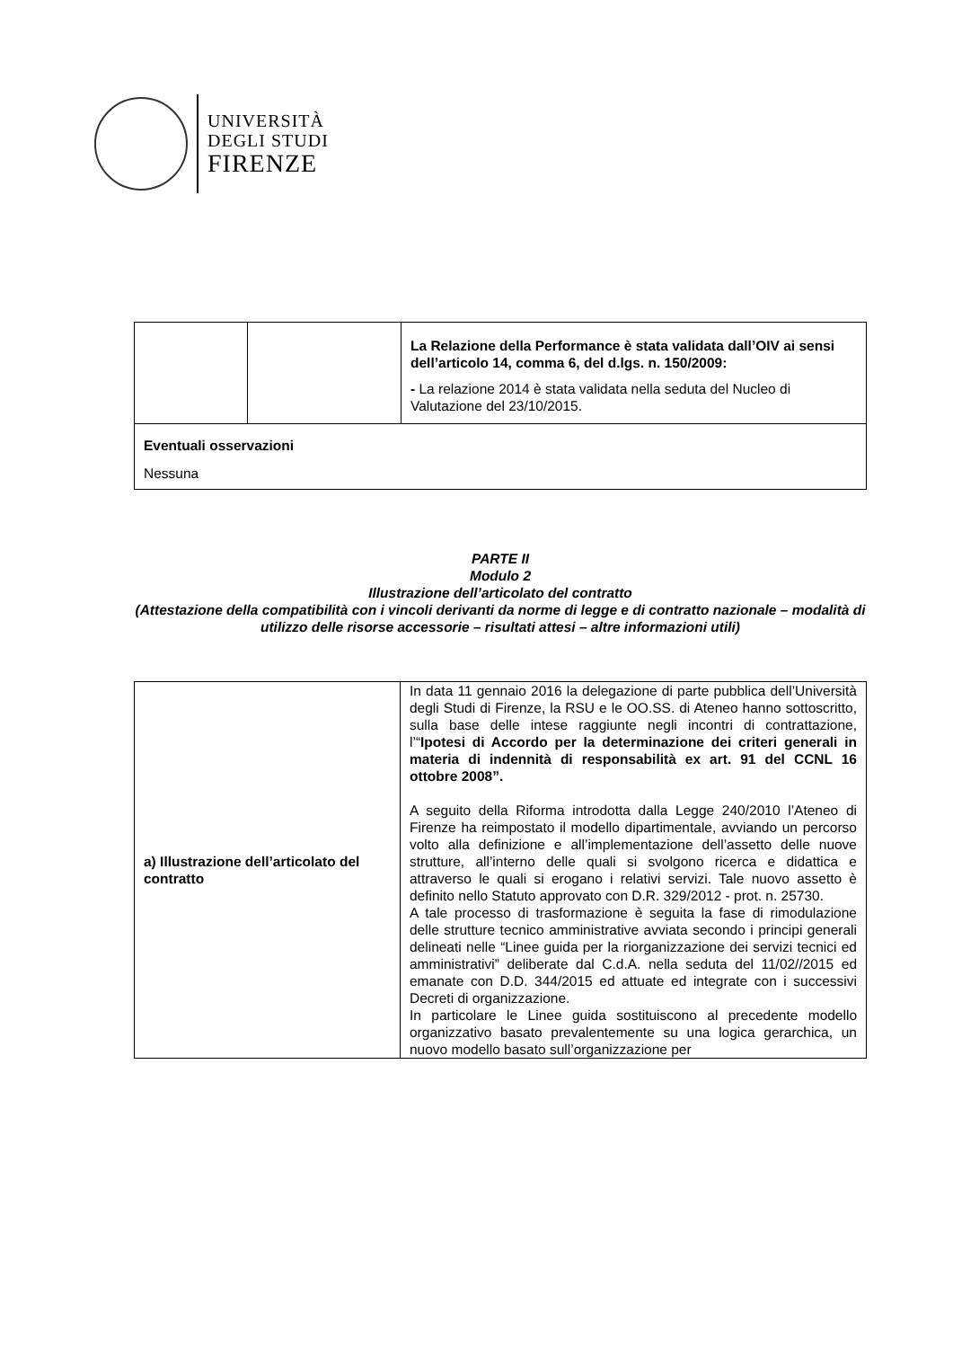UNIVERSITÀ
DEGLI STUDI
FIRENZE
| | | La Relazione della Performance è stata validata dall’OIV ai sensi dell’articolo 14, comma 6, del d.lgs. n. 150/2009: - La relazione 2014 è stata validata nella seduta del Nucleo di Valutazione del 23/10/2015. |
| Eventuali osservazioni Nessuna | | |
PARTE II
Modulo 2
Illustrazione dell’articolato del contratto
(Attestazione della compatibilità con i vincoli derivanti da norme di legge e di contratto nazionale – modalità di utilizzo delle risorse accessorie – risultati attesi – altre informazioni utili)
| a) Illustrazione dell’articolato del contratto | In data 11 gennaio 2016 la delegazione di parte pubblica dell’Università degli Studi di Firenze, la RSU e le OO.SS. di Ateneo hanno sottoscritto, sulla base delle intese raggiunte negli incontri di contrattazione, l’“ Ipotesi di Accordo per la determinazione dei criteri generali in materia di indennità di responsabilità ex art. 91 del CCNL 16 ottobre 2008”. A seguito della Riforma introdotta dalla Legge 240/2010 l’Ateneo di Firenze ha reimpostato il modello dipartimentale, avviando un percorso volto alla definizione e all’implementazione dell’assetto delle nuove strutture, all’interno delle quali si svolgono ricerca e didattica e attraverso le quali si erogano i relativi servizi. Tale nuovo assetto è definito nello Statuto approvato con D.R. 329/2012 - prot. n. 25730. A tale processo di trasformazione è seguita la fase di rimodulazione delle strutture tecnico amministrative avviata secondo i principi generali delineati nelle “Linee guida per la riorganizzazione dei servizi tecnici ed amministrativi” deliberate dal C.d.A. nella seduta del 11/02//2015 ed emanate con D.D. 344/2015 ed attuate ed integrate con i successivi Decreti di organizzazione. In particolare le Linee guida sostituiscono al precedente modello organizzativo basato prevalentemente su una logica gerarchica, un nuovo modello basato sull’organizzazione per |